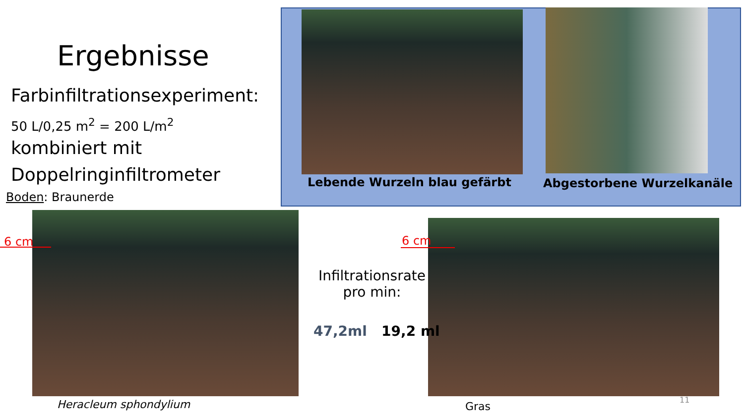Ergebnisse
Farbinfiltrationsexperiment:
50 L/0,25 m<sup>2</sup> = 200 L/m<sup>2</sup>
kombiniert mit
Doppelringinfiltrometer
Boden: Braunerde
Lebende Wurzeln blau gefärbt Abgestorbene Wurzelkanäle
6 cm 6 cm
Infiltrationsrate pro min:
47,2ml 19,2 ml
Heracleum sphondylium Gras
11